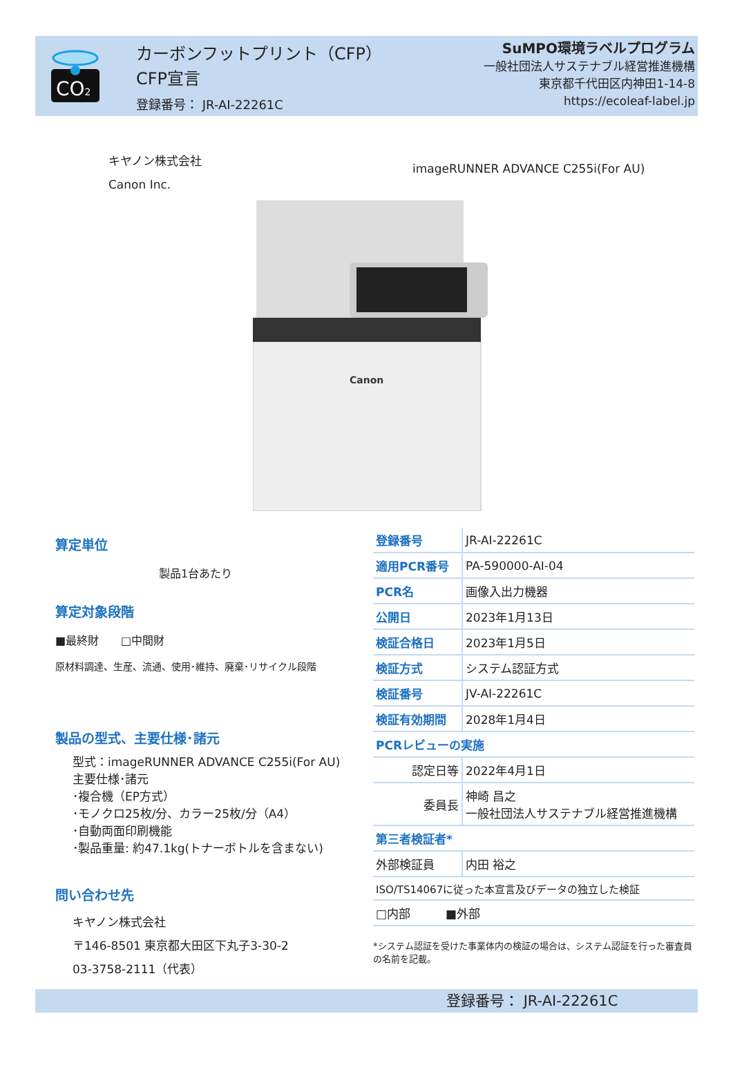CO2
カーボンフットプリント（CFP）
CFP宣言
登録番号： JR-AI-22261C
SuMPO環境ラベルプログラム
一般社団法人サステナブル経営推進機構
東京都千代田区内神田1-14-8
https://ecoleaf-label.jp
キヤノン株式会社
Canon Inc.
imageRUNNER ADVANCE C255i(For AU)
Canon
算定単位
製品1台あたり
算定対象段階
■最終財　　□中間財
原材料調達、生産、流通、使用･維持、廃棄･リサイクル段階
製品の型式、主要仕様･諸元
型式：imageRUNNER ADVANCE C255i(For AU)
主要仕様･諸元
･複合機（EP方式）
･モノクロ25枚/分、カラー25枚/分（A4）
･自動両面印刷機能
･製品重量: 約47.1kg(トナーボトルを含まない)
問い合わせ先
キヤノン株式会社
〒146-8501 東京都大田区下丸子3-30-2
03-3758-2111（代表）
| 登録番号 | JR-AI-22261C |
| 適用PCR番号 | PA-590000-AI-04 |
| PCR名 | 画像入出力機器 |
| 公開日 | 2023年1月13日 |
| 検証合格日 | 2023年1月5日 |
| 検証方式 | システム認証方式 |
| 検証番号 | JV-AI-22261C |
| 検証有効期間 | 2028年1月4日 |
| PCRレビューの実施 | |
| 認定日等 | 2022年4月1日 |
| 委員長 | 神崎 昌之 一般社団法人サステナブル経営推進機構 |
| 第三者検証者* | |
| 外部検証員 | 内田 裕之 |
| ISO/TS14067に従った本宣言及びデータの独立した検証 | |
| □内部 ■外部 | |
*システム認証を受けた事業体内の検証の場合は、システム認証を行った審査員の名前を記載。
登録番号： JR-AI-22261C